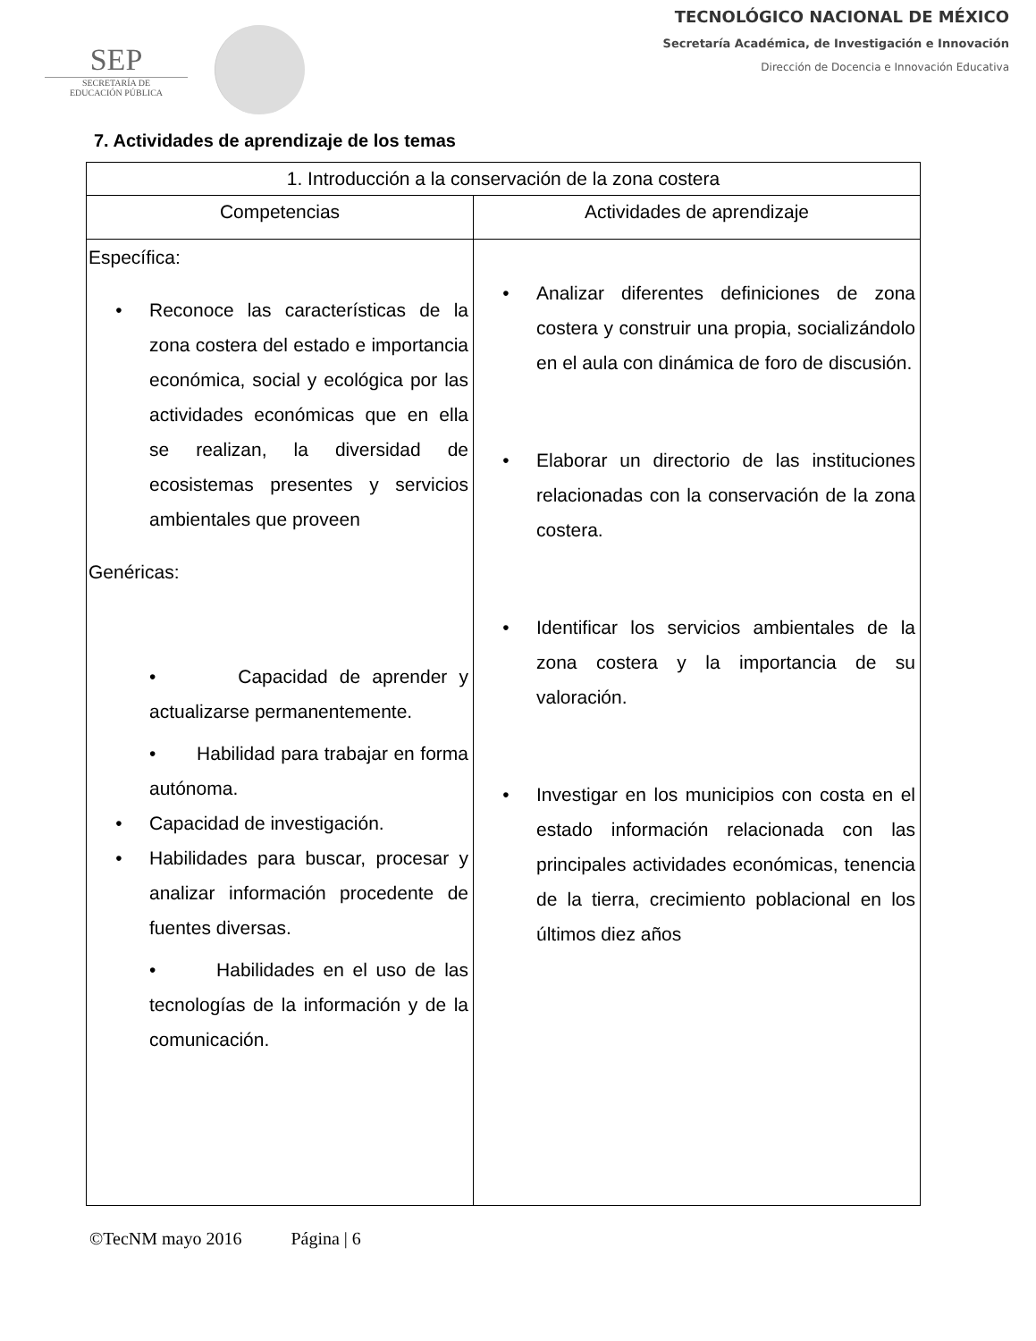SEP
SECRETARÍA DE
EDUCACIÓN PÚBLICA
TECNOLÓGICO NACIONAL DE MÉXICO
Secretaría Académica, de Investigación e Innovación
Dirección de Docencia e Innovación Educativa
7. Actividades de aprendizaje de los temas
| 1. Introducción a la conservación de la zona costera | |
| --- | --- |
| Competencias | Actividades de aprendizaje |
| Específica: • Reconoce las características de la zona costera del estado e importancia económica, social y ecológica por las actividades económicas que en ella se realizan, la diversidad de ecosistemas presentes y servicios ambientales que proveen Genéricas: • Capacidad de aprender y actualizarse permanentemente. • Habilidad para trabajar en forma autónoma. • Capacidad de investigación. • Habilidades para buscar, procesar y analizar información procedente de fuentes diversas. • Habilidades en el uso de las tecnologías de la información y de la comunicación. | • Analizar diferentes definiciones de zona costera y construir una propia, socializándolo en el aula con dinámica de foro de discusión. • Elaborar un directorio de las instituciones relacionadas con la conservación de la zona costera. • Identificar los servicios ambientales de la zona costera y la importancia de su valoración. • Investigar en los municipios con costa en el estado información relacionada con las principales actividades económicas, tenencia de la tierra, crecimiento poblacional en los últimos diez años |
©TecNM mayo 2016 Página | 6